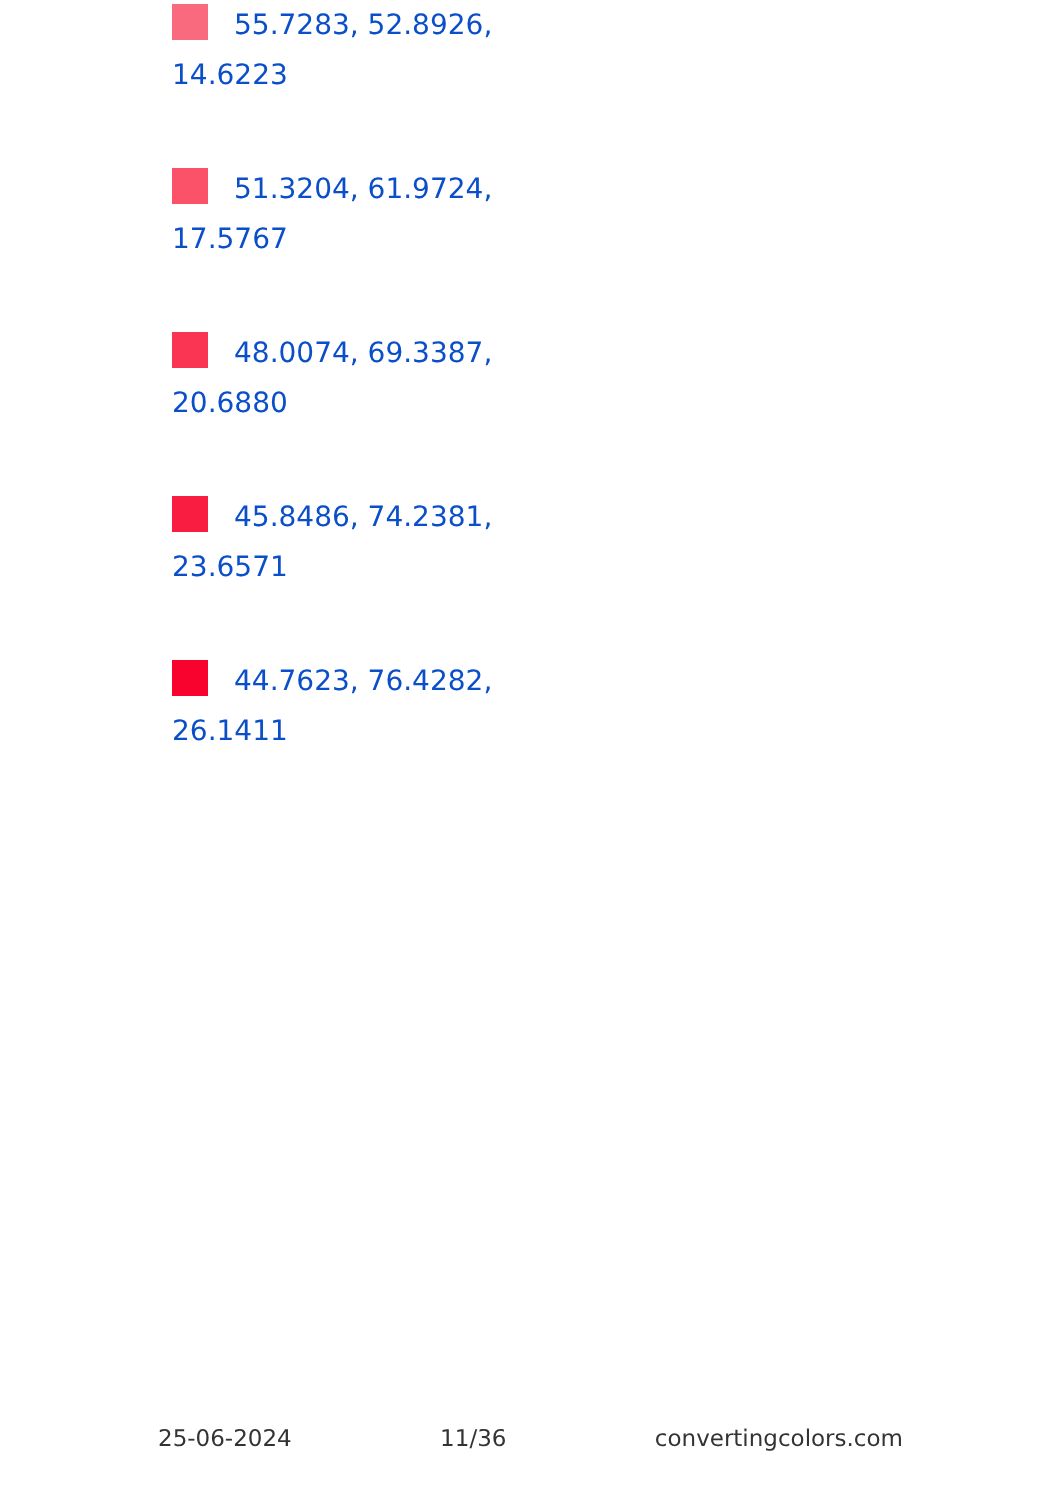55.7283, 52.8926, 14.6223
51.3204, 61.9724, 17.5767
48.0074, 69.3387, 20.6880
45.8486, 74.2381, 23.6571
44.7623, 76.4282, 26.1411
25-06-2024 11/36 convertingcolors.com